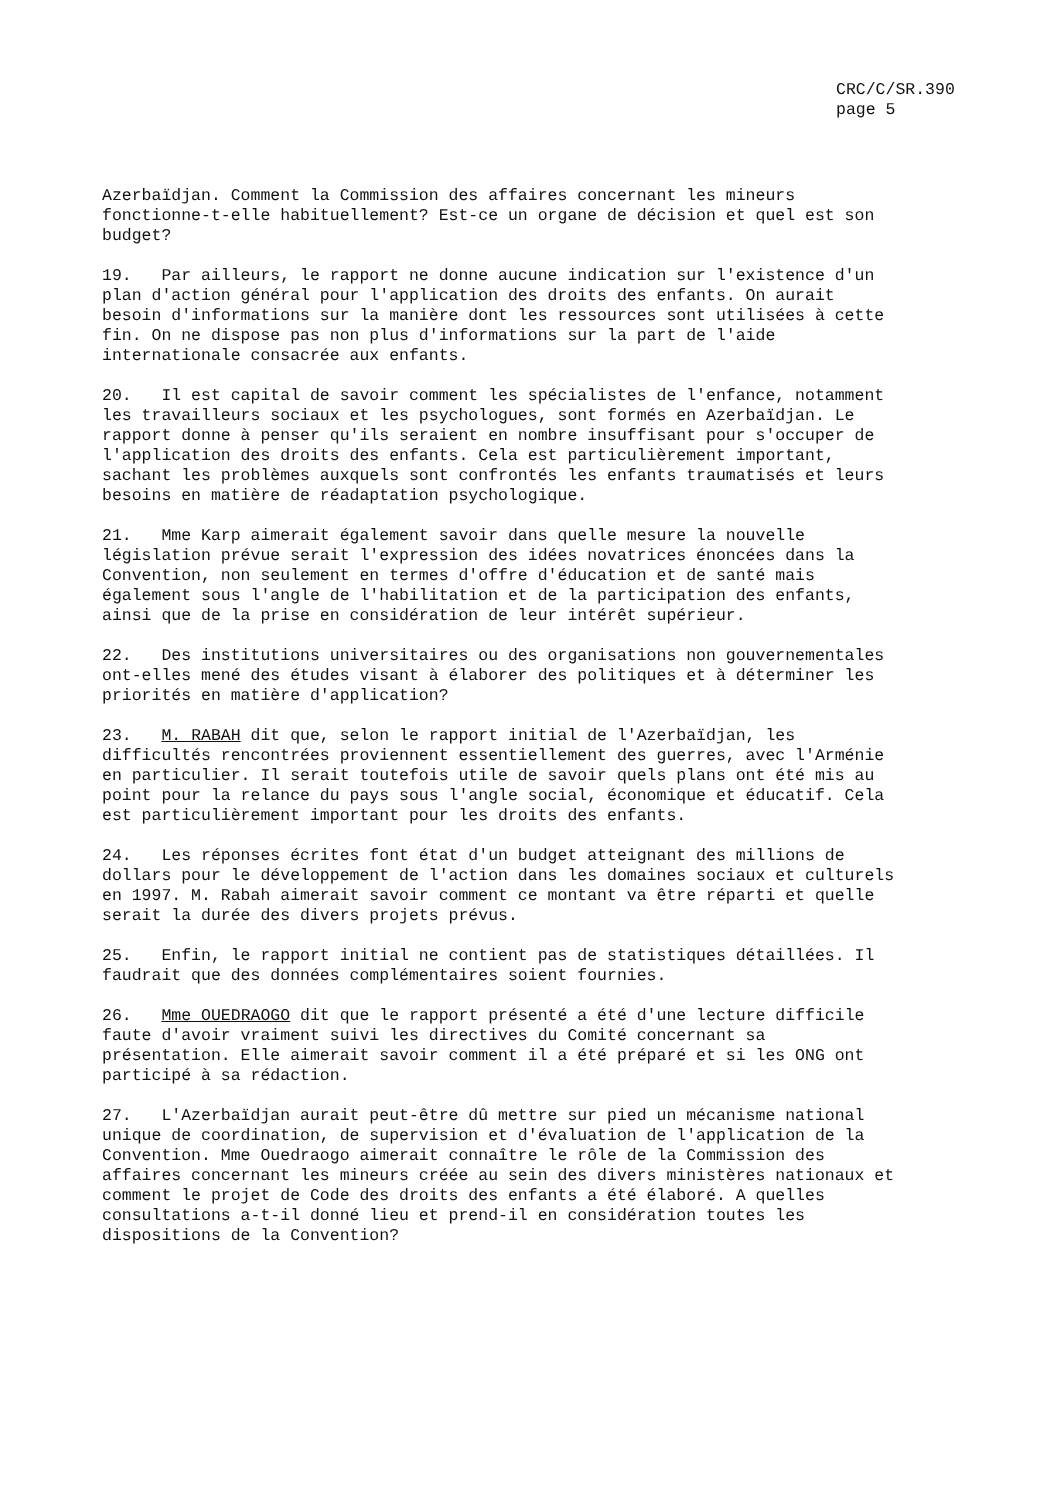CRC/C/SR.390
page 5
Azerbaïdjan. Comment la Commission des affaires concernant les mineurs fonctionne-t-elle habituellement? Est-ce un organe de décision et quel est son budget?
19. Par ailleurs, le rapport ne donne aucune indication sur l'existence d'un plan d'action général pour l'application des droits des enfants. On aurait besoin d'informations sur la manière dont les ressources sont utilisées à cette fin. On ne dispose pas non plus d'informations sur la part de l'aide internationale consacrée aux enfants.
20. Il est capital de savoir comment les spécialistes de l'enfance, notamment les travailleurs sociaux et les psychologues, sont formés en Azerbaïdjan. Le rapport donne à penser qu'ils seraient en nombre insuffisant pour s'occuper de l'application des droits des enfants. Cela est particulièrement important, sachant les problèmes auxquels sont confrontés les enfants traumatisés et leurs besoins en matière de réadaptation psychologique.
21. Mme Karp aimerait également savoir dans quelle mesure la nouvelle législation prévue serait l'expression des idées novatrices énoncées dans la Convention, non seulement en termes d'offre d'éducation et de santé mais également sous l'angle de l'habilitation et de la participation des enfants, ainsi que de la prise en considération de leur intérêt supérieur.
22. Des institutions universitaires ou des organisations non gouvernementales ont-elles mené des études visant à élaborer des politiques et à déterminer les priorités en matière d'application?
23. M. RABAH dit que, selon le rapport initial de l'Azerbaïdjan, les difficultés rencontrées proviennent essentiellement des guerres, avec l'Arménie en particulier. Il serait toutefois utile de savoir quels plans ont été mis au point pour la relance du pays sous l'angle social, économique et éducatif. Cela est particulièrement important pour les droits des enfants.
24. Les réponses écrites font état d'un budget atteignant des millions de dollars pour le développement de l'action dans les domaines sociaux et culturels en 1997. M. Rabah aimerait savoir comment ce montant va être réparti et quelle serait la durée des divers projets prévus.
25. Enfin, le rapport initial ne contient pas de statistiques détaillées. Il faudrait que des données complémentaires soient fournies.
26. Mme OUEDRAOGO dit que le rapport présenté a été d'une lecture difficile faute d'avoir vraiment suivi les directives du Comité concernant sa présentation. Elle aimerait savoir comment il a été préparé et si les ONG ont participé à sa rédaction.
27. L'Azerbaïdjan aurait peut-être dû mettre sur pied un mécanisme national unique de coordination, de supervision et d'évaluation de l'application de la Convention. Mme Ouedraogo aimerait connaître le rôle de la Commission des affaires concernant les mineurs créée au sein des divers ministères nationaux et comment le projet de Code des droits des enfants a été élaboré. A quelles consultations a-t-il donné lieu et prend-il en considération toutes les dispositions de la Convention?